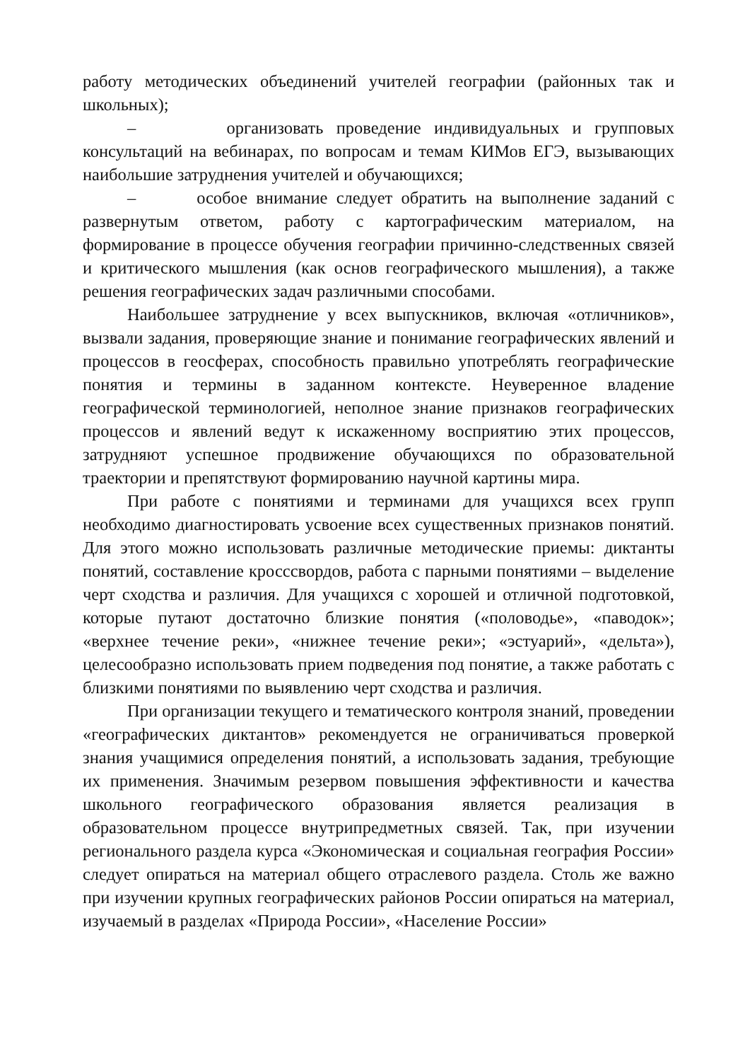работу методических объединений учителей географии (районных так и школьных);
– организовать проведение индивидуальных и групповых консультаций на вебинарах, по вопросам и темам КИМов ЕГЭ, вызывающих наибольшие затруднения учителей и обучающихся;
– особое внимание следует обратить на выполнение заданий с развернутым ответом, работу с картографическим материалом, на формирование в процессе обучения географии причинно-следственных связей и критического мышления (как основ географического мышления), а также решения географических задач различными способами.
Наибольшее затруднение у всех выпускников, включая «отличников», вызвали задания, проверяющие знание и понимание географических явлений и процессов в геосферах, способность правильно употреблять географические понятия и термины в заданном контексте. Неуверенное владение географической терминологией, неполное знание признаков географических процессов и явлений ведут к искаженному восприятию этих процессов, затрудняют успешное продвижение обучающихся по образовательной траектории и препятствуют формированию научной картины мира.
При работе с понятиями и терминами для учащихся всех групп необходимо диагностировать усвоение всех существенных признаков понятий. Для этого можно использовать различные методические приемы: диктанты понятий, составление кросссвордов, работа с парными понятиями – выделение черт сходства и различия. Для учащихся с хорошей и отличной подготовкой, которые путают достаточно близкие понятия («половодье», «паводок»; «верхнее течение реки», «нижнее течение реки»; «эстуарий», «дельта»), целесообразно использовать прием подведения под понятие, а также работать с близкими понятиями по выявлению черт сходства и различия.
При организации текущего и тематического контроля знаний, проведении «географических диктантов» рекомендуется не ограничиваться проверкой знания учащимися определения понятий, а использовать задания, требующие их применения. Значимым резервом повышения эффективности и качества школьного географического образования является реализация в образовательном процессе внутрипредметных связей. Так, при изучении регионального раздела курса «Экономическая и социальная география России» следует опираться на материал общего отраслевого раздела. Столь же важно при изучении крупных географических районов России опираться на материал, изучаемый в разделах «Природа России», «Население России»